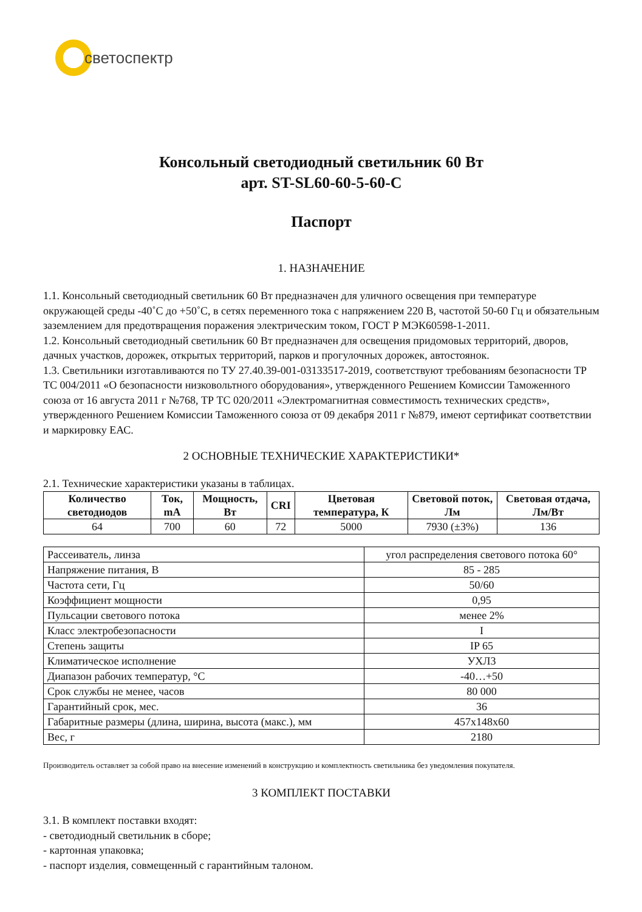светоспектр
Консольный светодиодный светильник 60 Вт
арт. ST-SL60-60-5-60-C
Паспорт
1. НАЗНАЧЕНИЕ
1.1. Консольный светодиодный светильник 60 Вт предназначен для уличного освещения при температуре окружающей среды -40˚С до +50˚С, в сетях переменного тока с напряжением 220 В, частотой 50-60 Гц и обязательным заземлением для предотвращения поражения электрическим током, ГОСТ Р МЭК60598-1-2011.
1.2. Консольный светодиодный светильник 60 Вт предназначен для освещения придомовых территорий, дворов, дачных участков, дорожек, открытых территорий, парков и прогулочных дорожек, автостоянок.
1.3. Светильники изготавливаются по ТУ 27.40.39-001-03133517-2019, соответствуют требованиям безопасности ТР ТС 004/2011 «О безопасности низковольтного оборудования», утвержденного Решением Комиссии Таможенного союза от 16 августа 2011 г №768, ТР ТС 020/2011 «Электромагнитная совместимость технических средств», утвержденного Решением Комиссии Таможенного союза от 09 декабря 2011 г №879, имеют сертификат соответствии и маркировку ЕАС.
2 ОСНОВНЫЕ ТЕХНИЧЕСКИЕ ХАРАКТЕРИСТИКИ*
2.1. Технические характеристики указаны в таблицах.
| Количество светодиодов | Ток, mA | Мощность, Вт | CRI | Цветовая температура, К | Световой поток, Лм | Световая отдача, Лм/Вт |
| --- | --- | --- | --- | --- | --- | --- |
| 64 | 700 | 60 | 72 | 5000 | 7930 (±3%) | 136 |
| Рассеиватель, линза | угол распределения светового потока 60° |
| Напряжение питания, В | 85 - 285 |
| Частота сети, Гц | 50/60 |
| Коэффициент мощности | 0,95 |
| Пульсации светового потока | менее 2% |
| Класс электробезопасности | I |
| Степень защиты | IP 65 |
| Климатическое исполнение | УХЛ3 |
| Диапазон рабочих температур, °С | -40…+50 |
| Срок службы не менее, часов | 80 000 |
| Гарантийный срок, мес. | 36 |
| Габаритные размеры (длина, ширина, высота (макс.), мм | 457x148x60 |
| Вес, г | 2180 |
Производитель оставляет за собой право на внесение изменений в конструкцию и комплектность светильника без уведомления покупателя.
3 КОМПЛЕКТ ПОСТАВКИ
3.1. В комплект поставки входят:
- светодиодный светильник в сборе;
- картонная упаковка;
- паспорт изделия, совмещенный с гарантийным талоном.